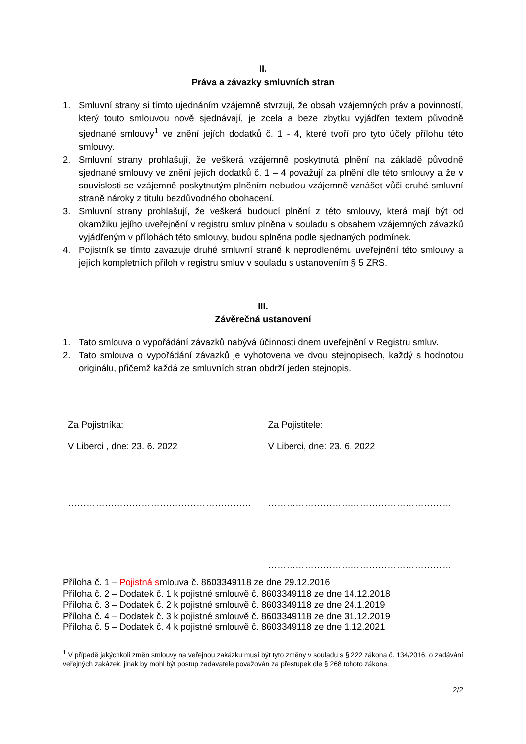II.
Práva a závazky smluvních stran
1. Smluvní strany si tímto ujednáním vzájemně stvrzují, že obsah vzájemných práv a povinností, který touto smlouvou nově sjednávají, je zcela a beze zbytku vyjádřen textem původně sjednané smlouvy<sup>1</sup> ve znění jejích dodatků č. 1 - 4, které tvoří pro tyto účely přílohu této smlouvy.
2. Smluvní strany prohlašují, že veškerá vzájemně poskytnutá plnění na základě původně sjednané smlouvy ve znění jejích dodatků č. 1 – 4 považují za plnění dle této smlouvy a že v souvislosti se vzájemně poskytnutým plněním nebudou vzájemně vznášet vůči druhé smluvní straně nároky z titulu bezdůvodného obohacení.
3. Smluvní strany prohlašují, že veškerá budoucí plnění z této smlouvy, která mají být od okamžiku jejího uveřejnění v registru smluv plněna v souladu s obsahem vzájemných závazků vyjádřeným v přílohách této smlouvy, budou splněna podle sjednaných podmínek.
4. Pojistník se tímto zavazuje druhé smluvní straně k neprodlenému uveřejnění této smlouvy a jejích kompletních příloh v registru smluv v souladu s ustanovením § 5 ZRS.
III.
Závěrečná ustanovení
1. Tato smlouva o vypořádání závazků nabývá účinnosti dnem uveřejnění v Registru smluv.
2. Tato smlouva o vypořádání závazků je vyhotovena ve dvou stejnopisech, každý s hodnotou originálu, přičemž každá ze smluvních stran obdrží jeden stejnopis.
Za Pojistníka:
V Liberci , dne: 23. 6. 2022
Za Pojistitele:
V Liberci, dne: 23. 6. 2022
…………………………………………………… ……………………………………………………
……………………………………………………
Příloha č. 1 – Pojistná smlouva č. 8603349118 ze dne 29.12.2016
Příloha č. 2 – Dodatek č. 1 k pojistné smlouvě č. 8603349118 ze dne 14.12.2018
Příloha č. 3 – Dodatek č. 2 k pojistné smlouvě č. 8603349118 ze dne 24.1.2019
Příloha č. 4 – Dodatek č. 3 k pojistné smlouvě č. 8603349118 ze dne 31.12.2019
Příloha č. 5 – Dodatek č. 4 k pojistné smlouvě č. 8603349118 ze dne 1.12.2021
<sup>1</sup> V případě jakýchkoli změn smlouvy na veřejnou zakázku musí být tyto změny v souladu s § 222 zákona č. 134/2016, o zadávání veřejných zakázek, jinak by mohl být postup zadavatele považován za přestupek dle § 268 tohoto zákona.
2/2